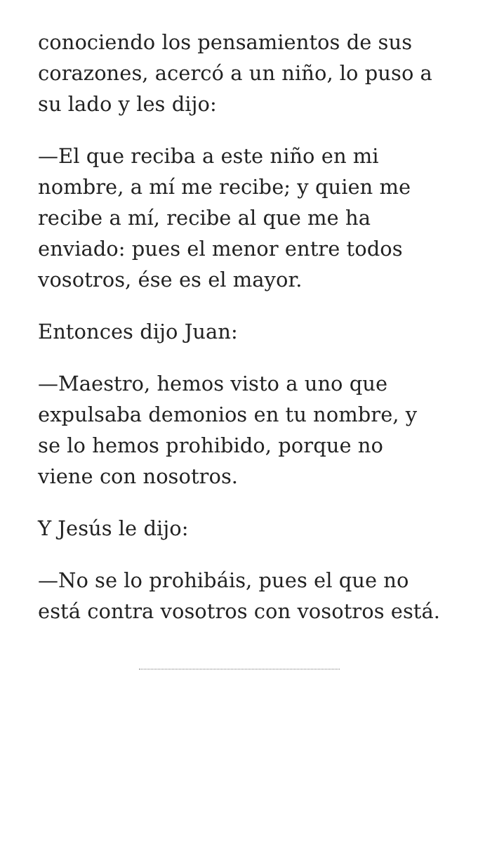conociendo los pensamientos de sus corazones, acercó a un niño, lo puso a su lado y les dijo:
—El que reciba a este niño en mi nombre, a mí me recibe; y quien me recibe a mí, recibe al que me ha enviado: pues el menor entre todos vosotros, ése es el mayor.
Entonces dijo Juan:
—Maestro, hemos visto a uno que expulsaba demonios en tu nombre, y se lo hemos prohibido, porque no viene con nosotros.
Y Jesús le dijo:
—No se lo prohibáis, pues el que no está contra vosotros con vosotros está.